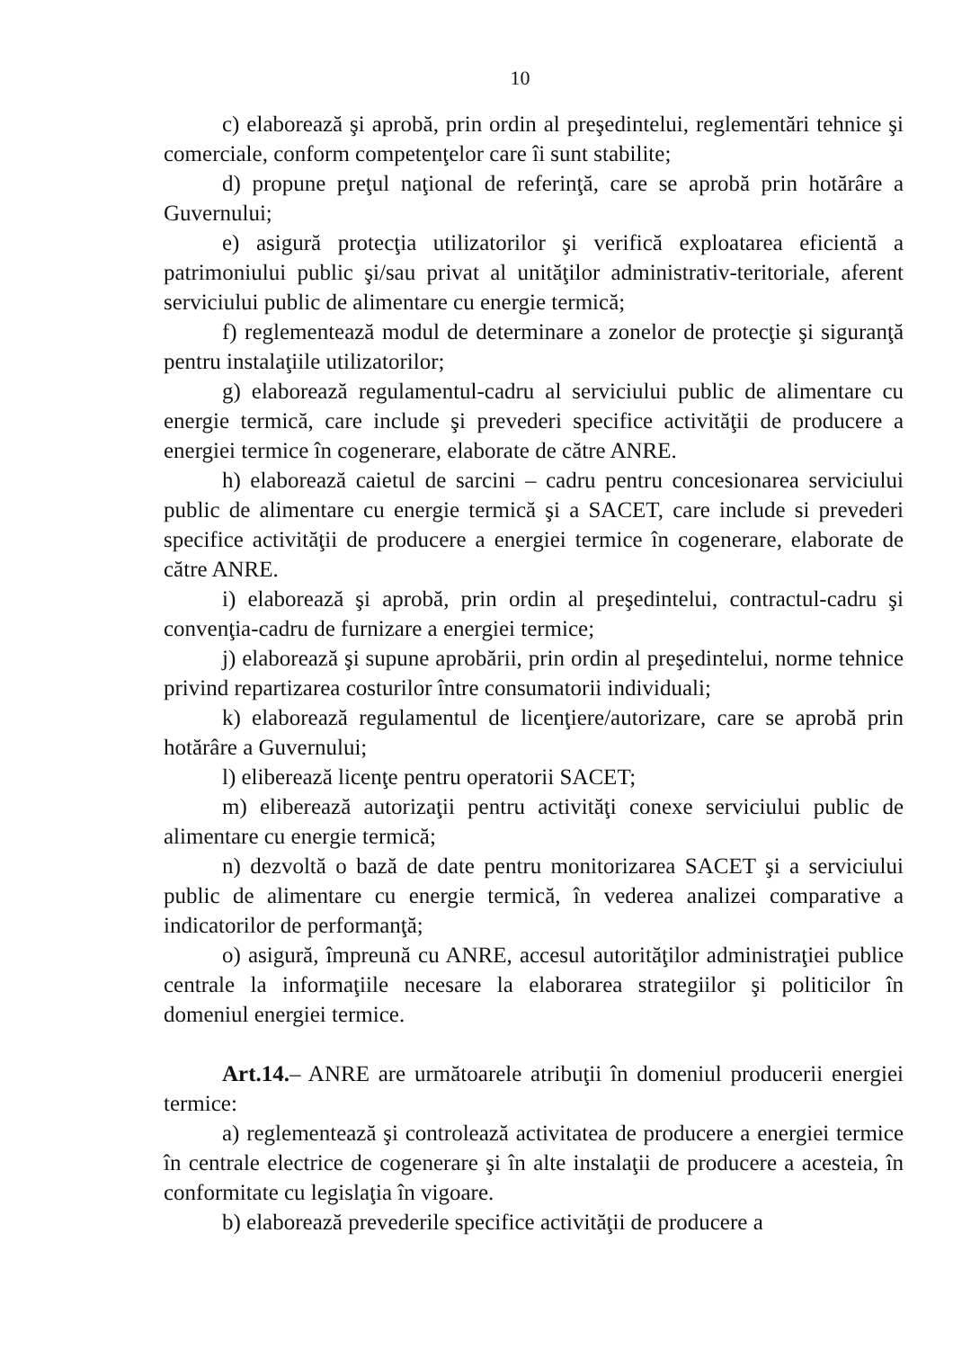10
c) elaborează şi aprobă, prin ordin al preşedintelui, reglementări tehnice şi comerciale, conform competenţelor care îi sunt stabilite;
d) propune preţul naţional de referinţă, care se aprobă prin hotărâre a Guvernului;
e) asigură protecţia utilizatorilor şi verifică exploatarea eficientă a patrimoniului public şi/sau privat al unităţilor administrativ-teritoriale, aferent serviciului public de alimentare cu energie termică;
f) reglementează modul de determinare a zonelor de protecţie şi siguranţă pentru instalaţiile utilizatorilor;
g) elaborează regulamentul-cadru al serviciului public de alimentare cu energie termică, care include şi prevederi specifice activităţii de producere a energiei termice în cogenerare, elaborate de către ANRE.
h) elaborează caietul de sarcini – cadru pentru concesionarea serviciului public de alimentare cu energie termică şi a SACET, care include si prevederi specifice activităţii de producere a energiei termice în cogenerare, elaborate de către ANRE.
i) elaborează şi aprobă, prin ordin al preşedintelui, contractul-cadru şi convenţia-cadru de furnizare a energiei termice;
j) elaborează şi supune aprobării, prin ordin al preşedintelui, norme tehnice privind repartizarea costurilor între consumatorii individuali;
k) elaborează regulamentul de licenţiere/autorizare, care se aprobă prin hotărâre a Guvernului;
l) eliberează licenţe pentru operatorii SACET;
m) eliberează autorizaţii pentru activităţi conexe serviciului public de alimentare cu energie termică;
n) dezvoltă o bază de date pentru monitorizarea SACET şi a serviciului public de alimentare cu energie termică, în vederea analizei comparative a indicatorilor de performanţă;
o) asigură, împreună cu ANRE, accesul autorităţilor administraţiei publice centrale la informaţiile necesare la elaborarea strategiilor şi politicilor în domeniul energiei termice.
Art.14.– ANRE are următoarele atribuţii în domeniul producerii energiei termice:
a) reglementează şi controlează activitatea de producere a energiei termice în centrale electrice de cogenerare şi în alte instalaţii de producere a acesteia, în conformitate cu legislaţia în vigoare.
b) elaborează prevederile specifice activităţii de producere a